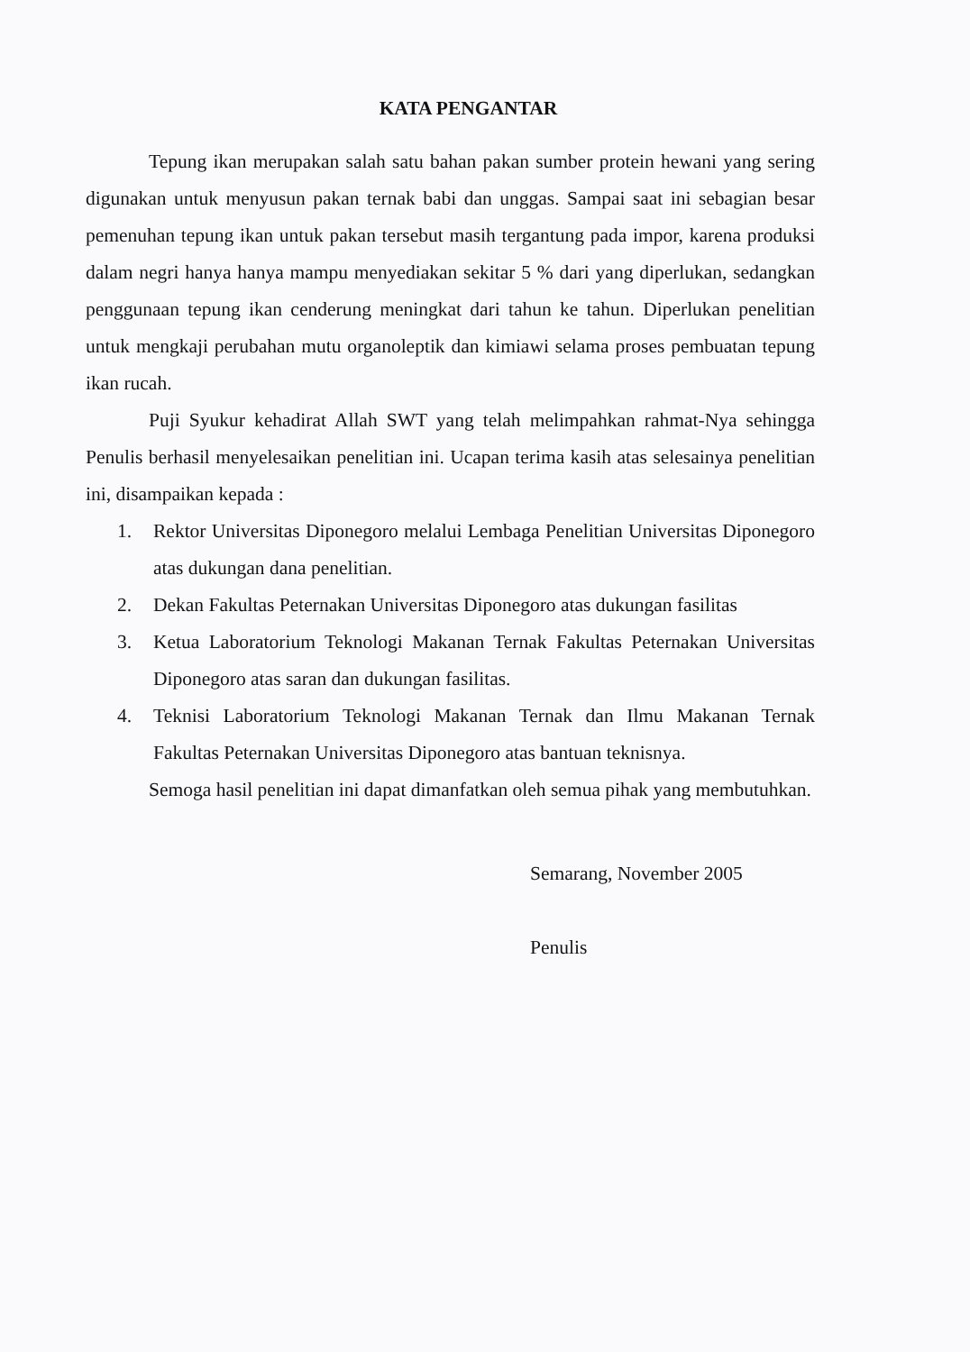KATA PENGANTAR
Tepung ikan merupakan salah satu bahan pakan sumber protein hewani yang sering digunakan untuk menyusun pakan ternak babi dan unggas. Sampai saat ini sebagian besar pemenuhan tepung ikan untuk pakan tersebut masih tergantung pada impor, karena produksi dalam negri hanya hanya mampu menyediakan sekitar 5 % dari yang diperlukan, sedangkan penggunaan tepung ikan cenderung meningkat dari tahun ke tahun. Diperlukan penelitian untuk mengkaji perubahan mutu organoleptik dan kimiawi selama proses pembuatan tepung ikan rucah.
Puji Syukur kehadirat Allah SWT yang telah melimpahkan rahmat-Nya sehingga Penulis berhasil menyelesaikan penelitian ini. Ucapan terima kasih atas selesainya penelitian ini, disampaikan kepada :
1. Rektor Universitas Diponegoro melalui Lembaga Penelitian Universitas Diponegoro atas dukungan dana penelitian.
2. Dekan Fakultas Peternakan Universitas Diponegoro atas dukungan fasilitas
3. Ketua Laboratorium Teknologi Makanan Ternak Fakultas Peternakan Universitas Diponegoro atas saran dan dukungan fasilitas.
4. Teknisi Laboratorium Teknologi Makanan Ternak dan Ilmu Makanan Ternak Fakultas Peternakan Universitas Diponegoro atas bantuan teknisnya.
Semoga hasil penelitian ini dapat dimanfatkan oleh semua pihak yang membutuhkan.
Semarang, November 2005
Penulis